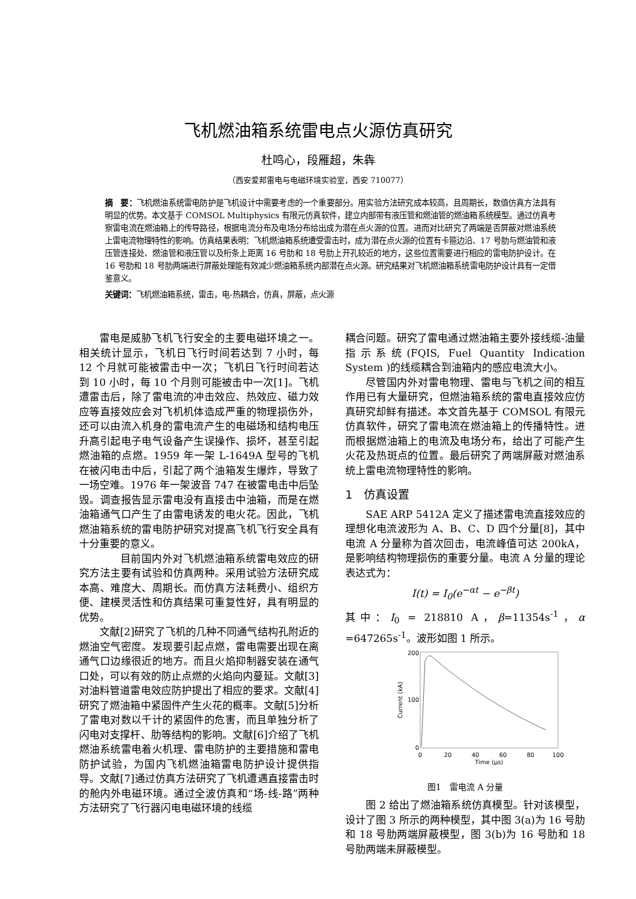飞机燃油箱系统雷电点火源仿真研究
杜鸣心，段雁超，朱犇
（西安爱邦雷电与电磁环境实验室，西安 710077）
摘　要：飞机燃油系统雷电防护是飞机设计中需要考虑的一个重要部分。用实验方法研究成本较高，且周期长，数值仿真方法具有明显的优势。本文基于 COMSOL Multiphysics 有限元仿真软件，建立内部带有液压管和燃油管的燃油箱系统模型。通过仿真考察雷电流在燃油箱上的传导路径，根据电流分布及电场分布给出成为潜在点火源的位置。进而对比研究了两端是否屏蔽对燃油系统上雷电流物理特性的影响。仿真结果表明：飞机燃油箱系统遭受雷击时，成为潜在点火源的位置有卡箍边沿、17 号肋与燃油管和液压管连接处、燃油管和液压管以及桁条上距离 16 号肋和 18 号肋上开孔较近的地方，这些位置需要进行相应的雷电防护设计。在 16 号肋和 18 号肋两端进行屏蔽处理能有效减少燃油箱系统内部潜在点火源。研究结果对飞机燃油箱系统雷电防护设计具有一定借鉴意义。
关键词：飞机燃油箱系统，雷击，电-热耦合，仿真，屏蔽，点火源
雷电是威胁飞机飞行安全的主要电磁环境之一。相关统计显示，飞机日飞行时间若达到 7 小时，每 12 个月就可能被雷击中一次；飞机日飞行时间若达到 10 小时，每 10 个月则可能被击中一次[1]。飞机遭雷击后，除了雷电流的冲击效应、热效应、磁力效应等直接效应会对飞机机体造成严重的物理损伤外，还可以由流入机身的雷电流产生的电磁场和结构电压升高引起电子电气设备产生误操作、损坏，甚至引起燃油箱的点燃。1959 年一架 L-1649A 型号的飞机在被闪电击中后，引起了两个油箱发生爆炸，导致了一场空难。1976 年一架波音 747 在被雷电击中后坠毁。调查报告显示雷电没有直接击中油箱，而是在燃油箱通气口产生了由雷电诱发的电火花。因此，飞机燃油箱系统的雷电防护研究对提高飞机飞行安全具有十分重要的意义。
　　目前国内外对飞机燃油箱系统雷电效应的研究方法主要有试验和仿真两种。采用试验方法研究成本高、难度大、周期长。而仿真方法耗费小、组织方便、建模灵活性和仿真结果可重复性好，具有明显的优势。
文献[2]研究了飞机的几种不同通气结构孔附近的燃油空气密度。发现要引起点燃，雷电需要出现在离通气口边缘很近的地方。而且火焰抑制器安装在通气口处，可以有效的防止点燃的火焰向内蔓延。文献[3]对油料管道雷电效应防护提出了相应的要求。文献[4]研究了燃油箱中紧固件产生火花的概率。文献[5]分析了雷电对数以千计的紧固件的危害，而且单独分析了闪电对支撑杆、肋等结构的影响。文献[6]介绍了飞机燃油系统雷电着火机理、雷电防护的主要措施和雷电防护试验，为国内飞机燃油箱雷电防护设计提供指导。文献[7]通过仿真方法研究了飞机遭遇直接雷击时的舱内外电磁环境。通过全波仿真和“场-线-路”两种方法研究了飞行器闪电电磁环境的线缆
耦合问题。研究了雷电通过燃油箱主要外接线缆-油量指示系统(FQIS, Fuel Quantity Indication System )的线缆耦合到油箱内的感应电流大小。
尽管国内外对雷电物理、雷电与飞机之间的相互作用已有大量研究，但燃油箱系统的雷电直接效应仿真研究却鲜有描述。本文首先基于 COMSOL 有限元仿真软件，研究了雷电流在燃油箱上的传播特性。进而根据燃油箱上的电流及电场分布，给出了可能产生火花及热斑点的位置。最后研究了两端屏蔽对燃油系统上雷电流物理特性的影响。
1　仿真设置
SAE ARP 5412A 定义了描述雷电流直接效应的理想化电流波形为 A、B、C、D 四个分量[8]，其中电流 A 分量称为首次回击，电流峰值可达 200kA，是影响结构物理损伤的重要分量。电流 A 分量的理论表达式为：
I(t) = I<sub>0</sub>(e<sup>−αt</sup> − e<sup>−βt</sup>)
其中：I<sub>0</sub> = 218810 A，β=11354s<sup>-1</sup>，α =647265s<sup>-1</sup>。波形如图 1 所示。
0
200
100
0
20
40
60
80
100
Time (μs)
Current (kA)
图1　雷电流 A 分量
图 2 给出了燃油箱系统仿真模型。针对该模型，设计了图 3 所示的两种模型，其中图 3(a)为 16 号肋和 18 号肋两端屏蔽模型，图 3(b)为 16 号肋和 18 号肋两端未屏蔽模型。